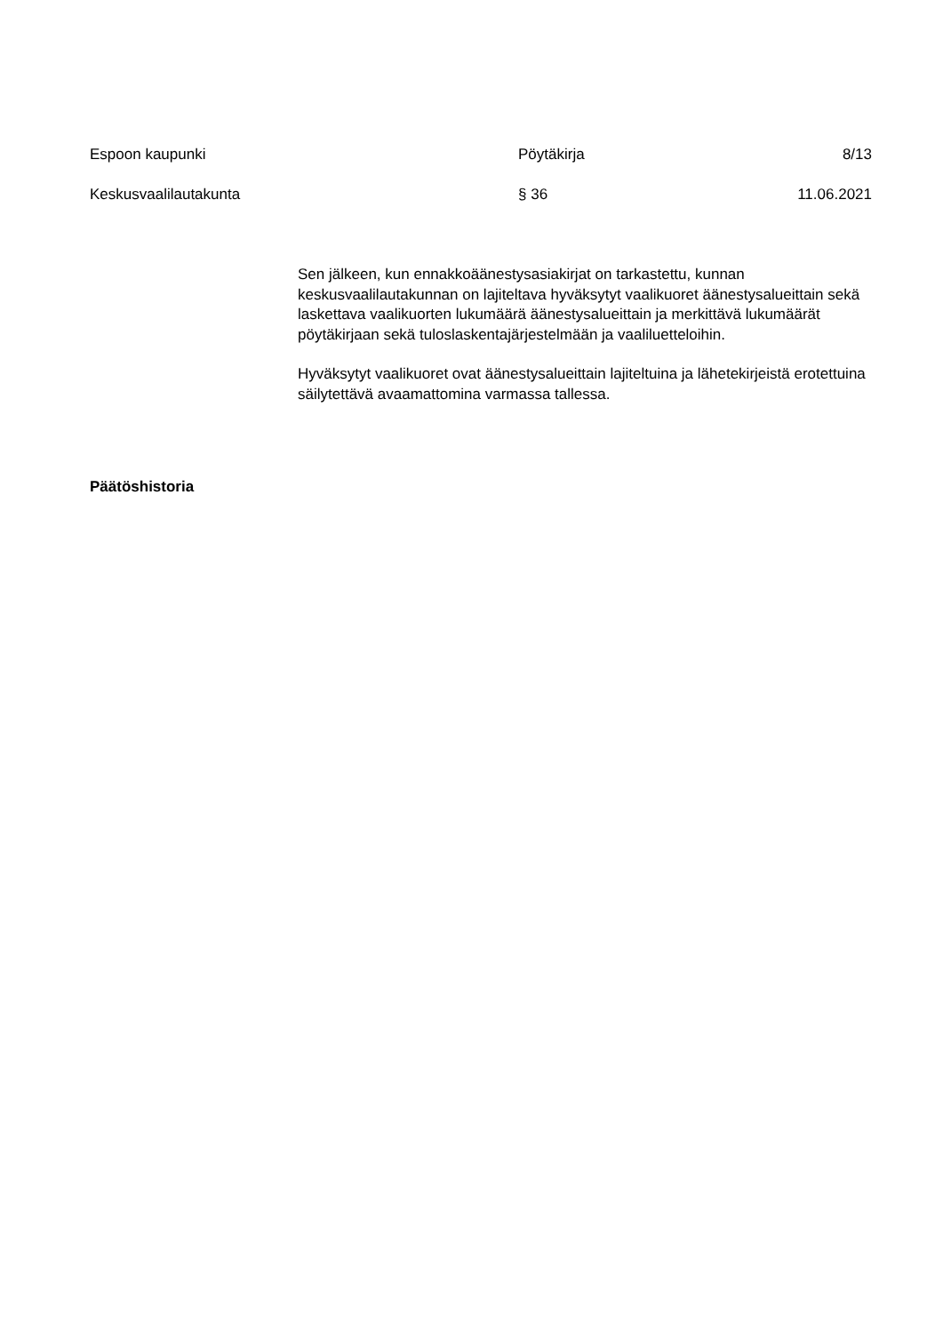Espoon kaupunki Pöytäkirja 8/13
Keskusvaalilautakunta § 36 11.06.2021
Sen jälkeen, kun ennakkoäänestysasiakirjat on tarkastettu, kunnan keskusvaalilautakunnan on lajiteltava hyväksytyt vaalikuoret äänestysalueittain sekä laskettava vaalikuorten lukumäärä äänestysalueittain ja merkittävä lukumäärät pöytäkirjaan sekä tuloslaskentajärjestelmään ja vaaliluetteloihin.
Hyväksytyt vaalikuoret ovat äänestysalueittain lajiteltuina ja lähetekirjeistä erotettuina säilytettävä avaamattomina varmassa tallessa.
Päätöshistoria